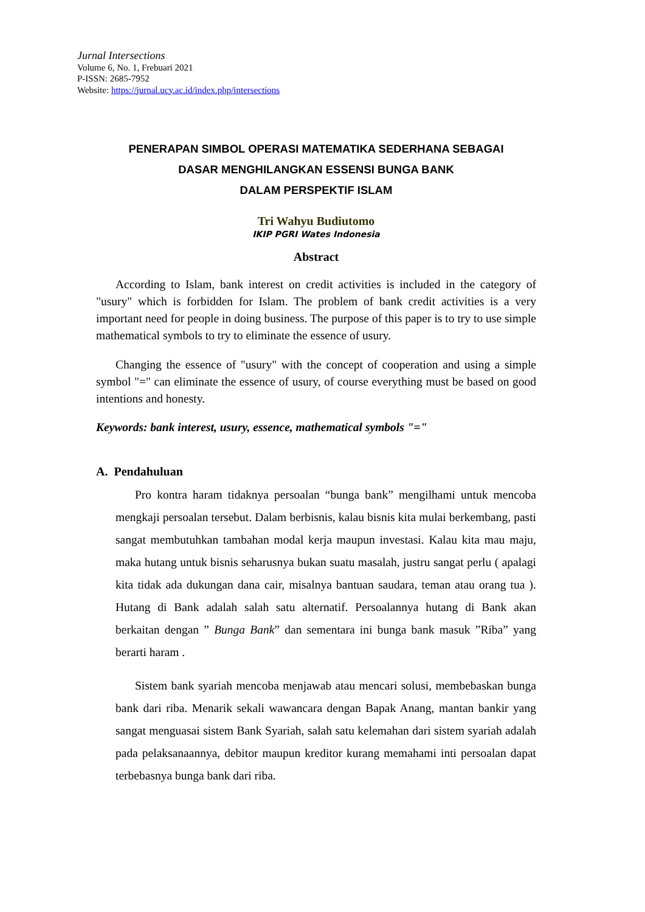Jurnal Intersections
Volume 6, No. 1, Frebuari 2021
P-ISSN: 2685-7952
Website: https://jurnal.ucy.ac.id/index.php/intersections
PENERAPAN SIMBOL OPERASI MATEMATIKA SEDERHANA SEBAGAI
DASAR MENGHILANGKAN ESSENSI BUNGA BANK
DALAM PERSPEKTIF ISLAM
Tri Wahyu Budiutomo
IKIP PGRI Wates Indonesia
Abstract
According to Islam, bank interest on credit activities is included in the category of "usury" which is forbidden for Islam. The problem of bank credit activities is a very important need for people in doing business. The purpose of this paper is to try to use simple mathematical symbols to try to eliminate the essence of usury.
Changing the essence of "usury" with the concept of cooperation and using a simple symbol "=" can eliminate the essence of usury, of course everything must be based on good intentions and honesty.
Keywords: bank interest, usury, essence, mathematical symbols "="
A. Pendahuluan
Pro kontra haram tidaknya persoalan “bunga bank” mengilhami untuk mencoba mengkaji persoalan tersebut. Dalam berbisnis, kalau bisnis kita mulai berkembang, pasti sangat membutuhkan tambahan modal kerja maupun investasi. Kalau kita mau maju, maka hutang untuk bisnis seharusnya bukan suatu masalah, justru sangat perlu ( apalagi kita tidak ada dukungan dana cair, misalnya bantuan saudara, teman atau orang tua ). Hutang di Bank adalah salah satu alternatif. Persoalannya hutang di Bank akan berkaitan dengan ” Bunga Bank” dan sementara ini bunga bank masuk ”Riba” yang berarti haram .
Sistem bank syariah mencoba menjawab atau mencari solusi, membebaskan bunga bank dari riba. Menarik sekali wawancara dengan Bapak Anang, mantan bankir yang sangat menguasai sistem Bank Syariah, salah satu kelemahan dari sistem syariah adalah pada pelaksanaannya, debitor maupun kreditor kurang memahami inti persoalan dapat terbebasnya bunga bank dari riba.